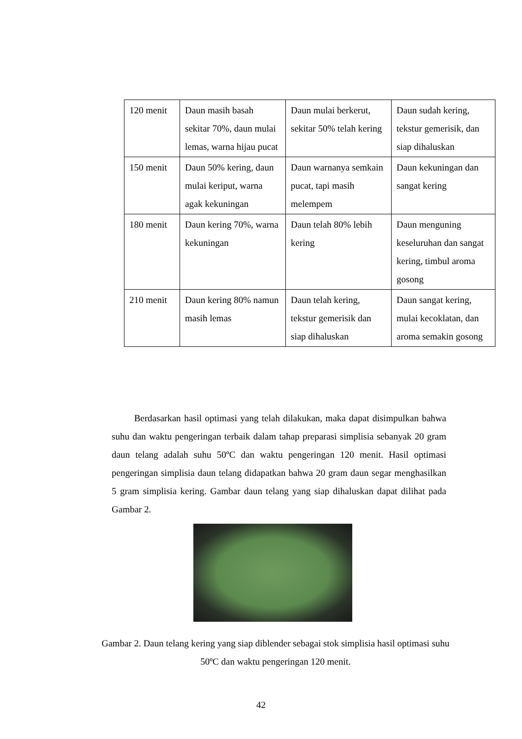| 120 menit | Daun masih basah sekitar 70%, daun mulai lemas, warna hijau pucat | Daun mulai berkerut, sekitar 50% telah kering | Daun sudah kering, tekstur gemerisik, dan siap dihaluskan |
| 150 menit | Daun 50% kering, daun mulai keriput, warna agak kekuningan | Daun warnanya semkain pucat, tapi masih melempem | Daun kekuningan dan sangat kering |
| 180 menit | Daun kering 70%, warna kekuningan | Daun telah 80% lebih kering | Daun menguning keseluruhan dan sangat kering, timbul aroma gosong |
| 210 menit | Daun kering 80% namun masih lemas | Daun telah kering, tekstur gemerisik dan siap dihaluskan | Daun sangat kering, mulai kecoklatan, dan aroma semakin gosong |
Berdasarkan hasil optimasi yang telah dilakukan, maka dapat disimpulkan bahwa suhu dan waktu pengeringan terbaik dalam tahap preparasi simplisia sebanyak 20 gram daun telang adalah suhu 50ºC dan waktu pengeringan 120 menit. Hasil optimasi pengeringan simplisia daun telang didapatkan bahwa 20 gram daun segar menghasilkan 5 gram simplisia kering. Gambar daun telang yang siap dihaluskan dapat dilihat pada Gambar 2.
Gambar 2. Daun telang kering yang siap diblender sebagai stok simplisia hasil optimasi suhu 50ºC dan waktu pengeringan 120 menit.
42